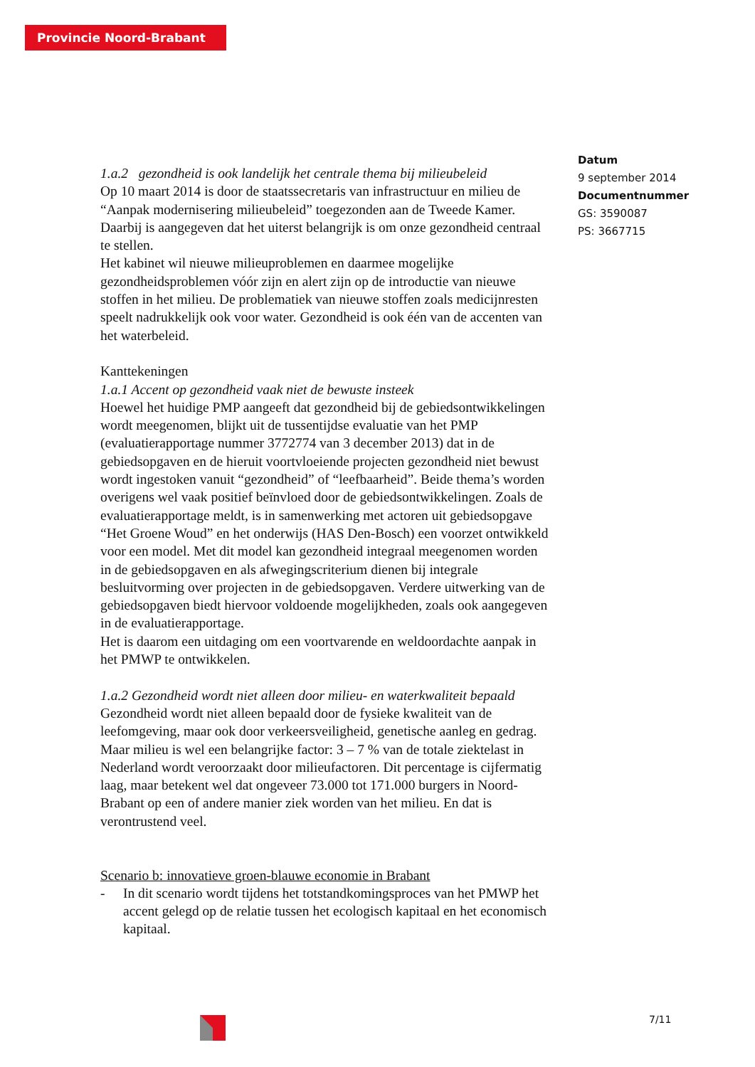Provincie Noord-Brabant
Datum
9 september 2014
Documentnummer
GS: 3590087
PS: 3667715
1.a.2 gezondheid is ook landelijk het centrale thema bij milieubeleid
Op 10 maart 2014 is door de staatssecretaris van infrastructuur en milieu de “Aanpak modernisering milieubeleid” toegezonden aan de Tweede Kamer. Daarbij is aangegeven dat het uiterst belangrijk is om onze gezondheid centraal te stellen.
Het kabinet wil nieuwe milieuproblemen en daarmee mogelijke gezondheidsproblemen vóór zijn en alert zijn op de introductie van nieuwe stoffen in het milieu. De problematiek van nieuwe stoffen zoals medicijnresten speelt nadrukkelijk ook voor water. Gezondheid is ook één van de accenten van het waterbeleid.
Kanttekeningen
1.a.1 Accent op gezondheid vaak niet de bewuste insteek
Hoewel het huidige PMP aangeeft dat gezondheid bij de gebiedsontwikkelingen wordt meegenomen, blijkt uit de tussentijdse evaluatie van het PMP (evaluatierapportage nummer 3772774 van 3 december 2013) dat in de gebiedsopgaven en de hieruit voortvloeiende projecten gezondheid niet bewust wordt ingestoken vanuit “gezondheid” of “leefbaarheid”. Beide thema’s worden overigens wel vaak positief beïnvloed door de gebiedsontwikkelingen. Zoals de evaluatierapportage meldt, is in samenwerking met actoren uit gebiedsopgave “Het Groene Woud” en het onderwijs (HAS Den-Bosch) een voorzet ontwikkeld voor een model. Met dit model kan gezondheid integraal meegenomen worden in de gebiedsopgaven en als afwegingscriterium dienen bij integrale besluitvorming over projecten in de gebiedsopgaven. Verdere uitwerking van de gebiedsopgaven biedt hiervoor voldoende mogelijkheden, zoals ook aangegeven in de evaluatierapportage.
Het is daarom een uitdaging om een voortvarende en weldoordachte aanpak in het PMWP te ontwikkelen.
1.a.2 Gezondheid wordt niet alleen door milieu- en waterkwaliteit bepaald
Gezondheid wordt niet alleen bepaald door de fysieke kwaliteit van de leefomgeving, maar ook door verkeersveiligheid, genetische aanleg en gedrag. Maar milieu is wel een belangrijke factor: 3 – 7 % van de totale ziektelast in Nederland wordt veroorzaakt door milieufactoren. Dit percentage is cijfermatig laag, maar betekent wel dat ongeveer 73.000 tot 171.000 burgers in Noord-Brabant op een of andere manier ziek worden van het milieu. En dat is verontrustend veel.
Scenario b: innovatieve groen-blauwe economie in Brabant
- In dit scenario wordt tijdens het totstandkomingsproces van het PMWP het accent gelegd op de relatie tussen het ecologisch kapitaal en het economisch kapitaal.
7/11